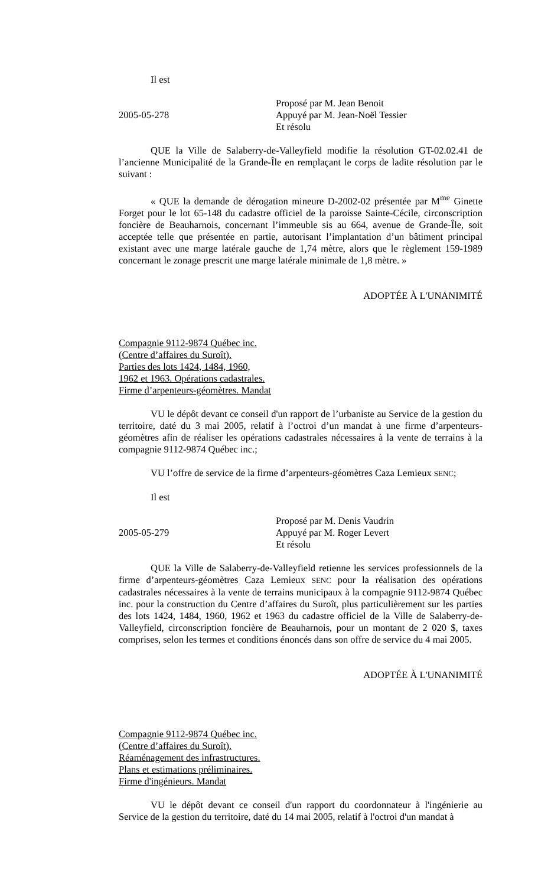Il est
2005-05-278 Proposé par M. Jean Benoit
Appuyé par M. Jean-Noël Tessier
Et résolu
QUE la Ville de Salaberry-de-Valleyfield modifie la résolution GT-02.02.41 de l’ancienne Municipalité de la Grande-Île en remplaçant le corps de ladite résolution par le suivant :
« QUE la demande de dérogation mineure D-2002-02 présentée par M<sup>me</sup> Ginette Forget pour le lot 65-148 du cadastre officiel de la paroisse Sainte-Cécile, circonscription foncière de Beauharnois, concernant l’immeuble sis au 664, avenue de Grande-Île, soit acceptée telle que présentée en partie, autorisant l’implantation d’un bâtiment principal existant avec une marge latérale gauche de 1,74 mètre, alors que le règlement 159-1989 concernant le zonage prescrit une marge latérale minimale de 1,8 mètre. »
ADOPTÉE À L'UNANIMITÉ
Compagnie 9112-9874 Québec inc.
(Centre d’affaires du Suroît).
Parties des lots 1424, 1484, 1960,
1962 et 1963. Opérations cadastrales.
Firme d’arpenteurs-géomètres. Mandat
VU le dépôt devant ce conseil d'un rapport de l’urbaniste au Service de la gestion du territoire, daté du 3 mai 2005, relatif à l’octroi d’un mandat à une firme d’arpenteurs-géomètres afin de réaliser les opérations cadastrales nécessaires à la vente de terrains à la compagnie 9112-9874 Québec inc.;
VU l’offre de service de la firme d’arpenteurs-géomètres Caza Lemieux SENC;
Il est
2005-05-279 Proposé par M. Denis Vaudrin
Appuyé par M. Roger Levert
Et résolu
QUE la Ville de Salaberry-de-Valleyfield retienne les services professionnels de la firme d’arpenteurs-géomètres Caza Lemieux SENC pour la réalisation des opérations cadastrales nécessaires à la vente de terrains municipaux à la compagnie 9112-9874 Québec inc. pour la construction du Centre d’affaires du Suroît, plus particulièrement sur les parties des lots 1424, 1484, 1960, 1962 et 1963 du cadastre officiel de la Ville de Salaberry-de-Valleyfield, circonscription foncière de Beauharnois, pour un montant de 2 020 $, taxes comprises, selon les termes et conditions énoncés dans son offre de service du 4 mai 2005.
ADOPTÉE À L'UNANIMITÉ
Compagnie 9112-9874 Québec inc.
(Centre d’affaires du Suroît).
Réaménagement des infrastructures.
Plans et estimations préliminaires.
Firme d'ingénieurs. Mandat
VU le dépôt devant ce conseil d'un rapport du coordonnateur à l'ingénierie au Service de la gestion du territoire, daté du 14 mai 2005, relatif à l'octroi d'un mandat à